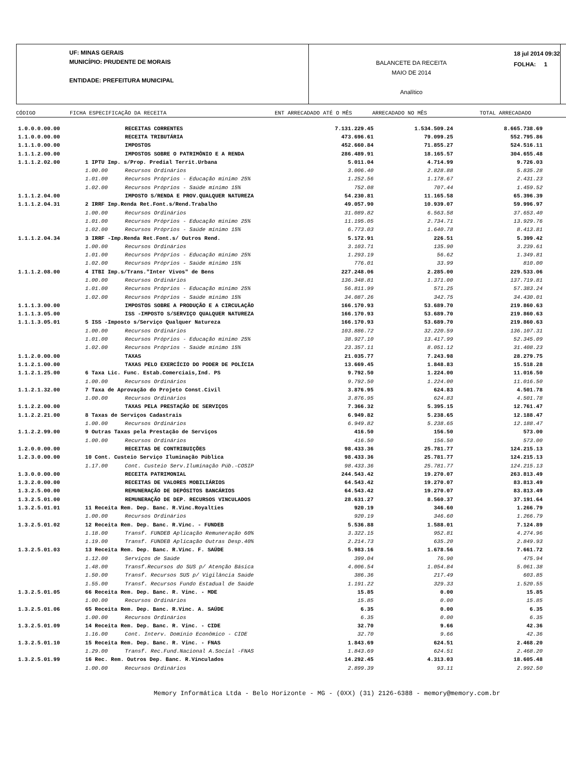UF: MINAS GERAIS
MUNICÍPIO: PRUDENTE DE MORAIS
ENTIDADE: PREFEITURA MUNICIPAL
BALANCETE DA RECEITA
MAIO DE 2014
Analítico
18 jul 2014 09:32
FOLHA: 1
CÓDIGO FICHA ESPECIFICAÇÃO DA RECEITA ENT ARRECADADO ATÉ O MÊS ARRECADADO NO MÊS TOTAL ARRECADADO
| 1.0.0.0.00.00 | | RECEITAS CORRENTES | 7.131.229.45 | 1.534.509.24 | 8.665.738.69 |
| 1.1.0.0.00.00 | | RECEITA TRIBUTÁRIA | 473.696.61 | 79.099.25 | 552.795.86 |
| 1.1.1.0.00.00 | | IMPOSTOS | 452.660.84 | 71.855.27 | 524.516.11 |
| 1.1.1.2.00.00 | | IMPOSTOS SOBRE O PATRIMÔNIO E A RENDA | 286.489.91 | 18.165.57 | 304.655.48 |
| 1.1.1.2.02.00 | 1 IPTU Imp. s/Prop. Predial Territ.Urbana | | 5.011.04 | 4.714.99 | 9.726.03 |
| | 1.00.00 | Recursos Ordinários | 3.006.40 | 2.828.88 | 5.835.28 |
| | 1.01.00 | Recursos Próprios - Educação mínimo 25% | 1.252.56 | 1.178.67 | 2.431.23 |
| | 1.02.00 | Recursos Próprios - Saúde mínimo 15% | 752.08 | 707.44 | 1.459.52 |
| 1.1.1.2.04.00 | | IMPOSTO S/RENDA E PROV.QUALQUER NATUREZA | 54.230.81 | 11.165.58 | 65.396.39 |
| 1.1.1.2.04.31 | 2 IRRF Imp.Renda Ret.Font.s/Rend.Trabalho | | 49.057.90 | 10.939.07 | 59.996.97 |
| | 1.00.00 | Recursos Ordinários | 31.089.82 | 6.563.58 | 37.653.40 |
| | 1.01.00 | Recursos Próprios - Educação mínimo 25% | 11.195.05 | 2.734.71 | 13.929.76 |
| | 1.02.00 | Recursos Próprios - Saúde mínimo 15% | 6.773.03 | 1.640.78 | 8.413.81 |
| 1.1.1.2.04.34 | 3 IRRF -Imp.Renda Ret.Font.s/ Outros Rend. | | 5.172.91 | 226.51 | 5.399.42 |
| | 1.00.00 | Recursos Ordinários | 3.103.71 | 135.90 | 3.239.61 |
| | 1.01.00 | Recursos Próprios - Educação mínimo 25% | 1.293.19 | 56.62 | 1.349.81 |
| | 1.02.00 | Recursos Próprios - Saúde mínimo 15% | 776.01 | 33.99 | 810.00 |
| 1.1.1.2.08.00 | 4 ITBI Imp.s/Trans."Inter Vivos" de Bens | | 227.248.06 | 2.285.00 | 229.533.06 |
| | 1.00.00 | Recursos Ordinários | 136.348.81 | 1.371.00 | 137.719.81 |
| | 1.01.00 | Recursos Próprios - Educação mínimo 25% | 56.811.99 | 571.25 | 57.383.24 |
| | 1.02.00 | Recursos Próprios - Saúde mínimo 15% | 34.087.26 | 342.75 | 34.430.01 |
| 1.1.1.3.00.00 | | IMPOSTOS SOBRE A PRODUÇÃO E A CIRCULAÇÃO | 166.170.93 | 53.689.70 | 219.860.63 |
| 1.1.1.3.05.00 | | ISS -IMPOSTO S/SERVIÇO QUALQUER NATUREZA | 166.170.93 | 53.689.70 | 219.860.63 |
| 1.1.1.3.05.01 | 5 ISS -Imposto s/Serviço Qualquer Natureza | | 166.170.93 | 53.689.70 | 219.860.63 |
| | 1.00.00 | Recursos Ordinários | 103.886.72 | 32.220.59 | 136.107.31 |
| | 1.01.00 | Recursos Próprios - Educação mínimo 25% | 38.927.10 | 13.417.99 | 52.345.09 |
| | 1.02.00 | Recursos Próprios - Saúde mínimo 15% | 23.357.11 | 8.051.12 | 31.408.23 |
| 1.1.2.0.00.00 | | TAXAS | 21.035.77 | 7.243.98 | 28.279.75 |
| 1.1.2.1.00.00 | | TAXAS PELO EXERCÍCIO DO PODER DE POLÍCIA | 13.669.45 | 1.848.83 | 15.518.28 |
| 1.1.2.1.25.00 | 6 Taxa Lic. Func. Estab.Comerciais,Ind. PS | | 9.792.50 | 1.224.00 | 11.016.50 |
| | 1.00.00 | Recursos Ordinários | 9.792.50 | 1.224.00 | 11.016.50 |
| 1.1.2.1.32.00 | 7 Taxa de Aprovação do Projeto Const.Civil | | 3.876.95 | 624.83 | 4.501.78 |
| | 1.00.00 | Recursos Ordinários | 3.876.95 | 624.83 | 4.501.78 |
| 1.1.2.2.00.00 | | TAXAS PELA PRESTAÇÃO DE SERVIÇOS | 7.366.32 | 5.395.15 | 12.761.47 |
| 1.1.2.2.21.00 | 8 Taxas de Serviços Cadastrais | | 6.949.82 | 5.238.65 | 12.188.47 |
| | 1.00.00 | Recursos Ordinários | 6.949.82 | 5.238.65 | 12.188.47 |
| 1.1.2.2.99.00 | 9 Outras Taxas pela Prestação de Serviços | | 416.50 | 156.50 | 573.00 |
| | 1.00.00 | Recursos Ordinários | 416.50 | 156.50 | 573.00 |
| 1.2.0.0.00.00 | | RECEITAS DE CONTRIBUIÇÕES | 98.433.36 | 25.781.77 | 124.215.13 |
| 1.2.3.0.00.00 | 10 Cont. Custeio Serviço Iluminação Pública | | 98.433.36 | 25.781.77 | 124.215.13 |
| | 1.17.00 | Cont. Custeio Serv.Iluminação Púb.-COSIP | 98.433.36 | 25.781.77 | 124.215.13 |
| 1.3.0.0.00.00 | | RECEITA PATRIMONIAL | 244.543.42 | 19.270.07 | 263.813.49 |
| 1.3.2.0.00.00 | | RECEITAS DE VALORES MOBILIÁRIOS | 64.543.42 | 19.270.07 | 83.813.49 |
| 1.3.2.5.00.00 | | REMUNERAÇÃO DE DEPÓSITOS BANCÁRIOS | 64.543.42 | 19.270.07 | 83.813.49 |
| 1.3.2.5.01.00 | | REMUNERAÇÃO DE DEP. RECURSOS VINCULADOS | 28.631.27 | 8.560.37 | 37.191.64 |
| 1.3.2.5.01.01 | 11 Receita Rem. Dep. Banc. R.Vinc.Royalties | | 920.19 | 346.60 | 1.266.79 |
| | 1.00.00 | Recursos Ordinários | 920.19 | 346.60 | 1.266.79 |
| 1.3.2.5.01.02 | 12 Receita Rem. Dep. Banc. R.Vinc. - FUNDEB | | 5.536.88 | 1.588.01 | 7.124.89 |
| | 1.18.00 | Transf. FUNDEB Aplicação Remuneração 60% | 3.322.15 | 952.81 | 4.274.96 |
| | 1.19.00 | Transf. FUNDEB Aplicação Outras Desp.40% | 2.214.73 | 635.20 | 2.849.93 |
| 1.3.2.5.01.03 | 13 Receita Rem. Dep. Banc. R.Vinc. F. SAÚDE | | 5.983.16 | 1.678.56 | 7.661.72 |
| | 1.12.00 | Serviços de Saúde | 399.04 | 76.90 | 475.94 |
| | 1.48.00 | Transf.Recursos do SUS p/ Atenção Básica | 4.006.54 | 1.054.84 | 5.061.38 |
| | 1.50.00 | Transf. Recursos SUS p/ Vigilância Saúde | 386.36 | 217.49 | 603.85 |
| | 1.55.00 | Transf. Recursos Fundo Estadual de Saúde | 1.191.22 | 329.33 | 1.520.55 |
| 1.3.2.5.01.05 | 66 Receita Rem. Dep. Banc. R. Vinc. - MDE | | 15.85 | 0.00 | 15.85 |
| | 1.00.00 | Recursos Ordinários | 15.85 | 0.00 | 15.85 |
| 1.3.2.5.01.06 | 65 Receita Rem. Dep. Banc. R.Vinc. A. SAÚDE | | 6.35 | 0.00 | 6.35 |
| | 1.00.00 | Recursos Ordinários | 6.35 | 0.00 | 6.35 |
| 1.3.2.5.01.09 | 14 Receita Rem. Dep. Banc. R. Vinc. - CIDE | | 32.70 | 9.66 | 42.36 |
| | 1.16.00 | Cont. Interv. Domínio Econômico - CIDE | 32.70 | 9.66 | 42.36 |
| 1.3.2.5.01.10 | 15 Receita Rem. Dep. Banc. R. Vinc. - FNAS | | 1.843.69 | 624.51 | 2.468.20 |
| | 1.29.00 | Transf. Rec.Fund.Nacional A.Social -FNAS | 1.843.69 | 624.51 | 2.468.20 |
| 1.3.2.5.01.99 | 16 Rec. Rem. Outros Dep. Banc. R.Vinculados | | 14.292.45 | 4.313.03 | 18.605.48 |
| | 1.00.00 | Recursos Ordinários | 2.899.39 | 93.11 | 2.992.50 |
Memory Informática Ltda - Belo Horizonte - MG - (0XX) (31) 2126-6388 - memory@memory.com.br